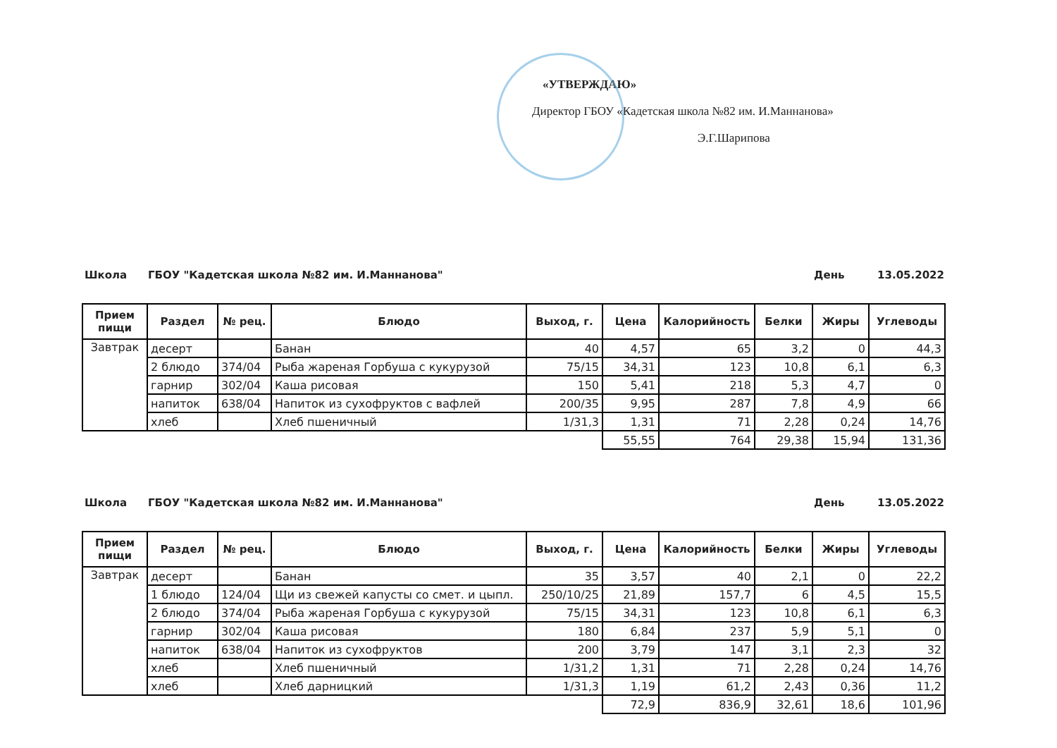«УТВЕРЖДАЮ»
Директор ГБОУ «Кадетская школа №82 им. И.Маннанова»
Э.Г.Шарипова
Школа ГБОУ "Кадетская школа №82 им. И.Маннанова" День 13.05.2022
| Прием пищи | Раздел | № рец. | Блюдо | Выход, г. | Цена | Калорийность | Белки | Жиры | Углеводы |
| --- | --- | --- | --- | --- | --- | --- | --- | --- | --- |
| Завтрак | десерт | | Банан | 40 | 4,57 | 65 | 3,2 | 0 | 44,3 |
| | 2 блюдо | 374/04 | Рыба жареная Горбуша с кукурузой | 75/15 | 34,31 | 123 | 10,8 | 6,1 | 6,3 |
| | гарнир | 302/04 | Каша рисовая | 150 | 5,41 | 218 | 5,3 | 4,7 | 0 |
| | напиток | 638/04 | Напиток из сухофруктов с вафлей | 200/35 | 9,95 | 287 | 7,8 | 4,9 | 66 |
| | хлеб | | Хлеб пшеничный | 1/31,3 | 1,31 | 71 | 2,28 | 0,24 | 14,76 |
| | | | | | 55,55 | 764 | 29,38 | 15,94 | 131,36 |
Школа ГБОУ "Кадетская школа №82 им. И.Маннанова" День 13.05.2022
| Прием пищи | Раздел | № рец. | Блюдо | Выход, г. | Цена | Калорийность | Белки | Жиры | Углеводы |
| --- | --- | --- | --- | --- | --- | --- | --- | --- | --- |
| Завтрак | десерт | | Банан | 35 | 3,57 | 40 | 2,1 | 0 | 22,2 |
| | 1 блюдо | 124/04 | Щи из свежей капусты со смет. и цыпл. | 250/10/25 | 21,89 | 157,7 | 6 | 4,5 | 15,5 |
| | 2 блюдо | 374/04 | Рыба жареная Горбуша с кукурузой | 75/15 | 34,31 | 123 | 10,8 | 6,1 | 6,3 |
| | гарнир | 302/04 | Каша рисовая | 180 | 6,84 | 237 | 5,9 | 5,1 | 0 |
| | напиток | 638/04 | Напиток из сухофруктов | 200 | 3,79 | 147 | 3,1 | 2,3 | 32 |
| | хлеб | | Хлеб пшеничный | 1/31,2 | 1,31 | 71 | 2,28 | 0,24 | 14,76 |
| | хлеб | | Хлеб дарницкий | 1/31,3 | 1,19 | 61,2 | 2,43 | 0,36 | 11,2 |
| | | | | | 72,9 | 836,9 | 32,61 | 18,6 | 101,96 |